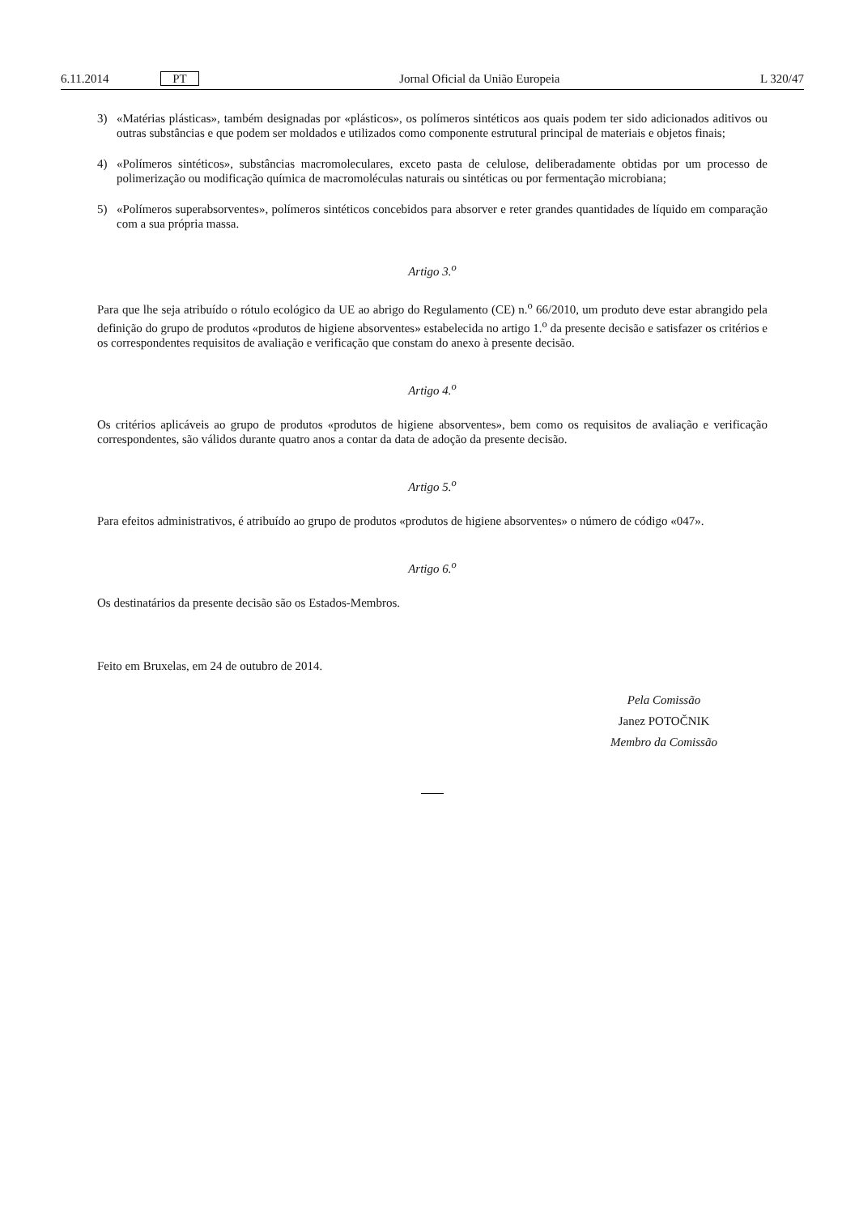6.11.2014 PT Jornal Oficial da União Europeia L 320/47
3) «Matérias plásticas», também designadas por «plásticos», os polímeros sintéticos aos quais podem ter sido adicionados aditivos ou outras substâncias e que podem ser moldados e utilizados como componente estrutural principal de materiais e objetos finais;
4) «Polímeros sintéticos», substâncias macromoleculares, exceto pasta de celulose, deliberadamente obtidas por um processo de polimerização ou modificação química de macromoléculas naturais ou sintéticas ou por fermentação microbiana;
5) «Polímeros superabsorventes», polímeros sintéticos concebidos para absorver e reter grandes quantidades de líquido em comparação com a sua própria massa.
Artigo 3.<sup>o</sup>
Para que lhe seja atribuído o rótulo ecológico da UE ao abrigo do Regulamento (CE) n.<sup>o</sup> 66/2010, um produto deve estar abrangido pela definição do grupo de produtos «produtos de higiene absorventes» estabelecida no artigo 1.<sup>o</sup> da presente decisão e satisfazer os critérios e os correspondentes requisitos de avaliação e verificação que constam do anexo à presente decisão.
Artigo 4.<sup>o</sup>
Os critérios aplicáveis ao grupo de produtos «produtos de higiene absorventes», bem como os requisitos de avaliação e verificação correspondentes, são válidos durante quatro anos a contar da data de adoção da presente decisão.
Artigo 5.<sup>o</sup>
Para efeitos administrativos, é atribuído ao grupo de produtos «produtos de higiene absorventes» o número de código «047».
Artigo 6.<sup>o</sup>
Os destinatários da presente decisão são os Estados-Membros.
Feito em Bruxelas, em 24 de outubro de 2014.
Pela Comissão
Janez POTOČNIK
Membro da Comissão